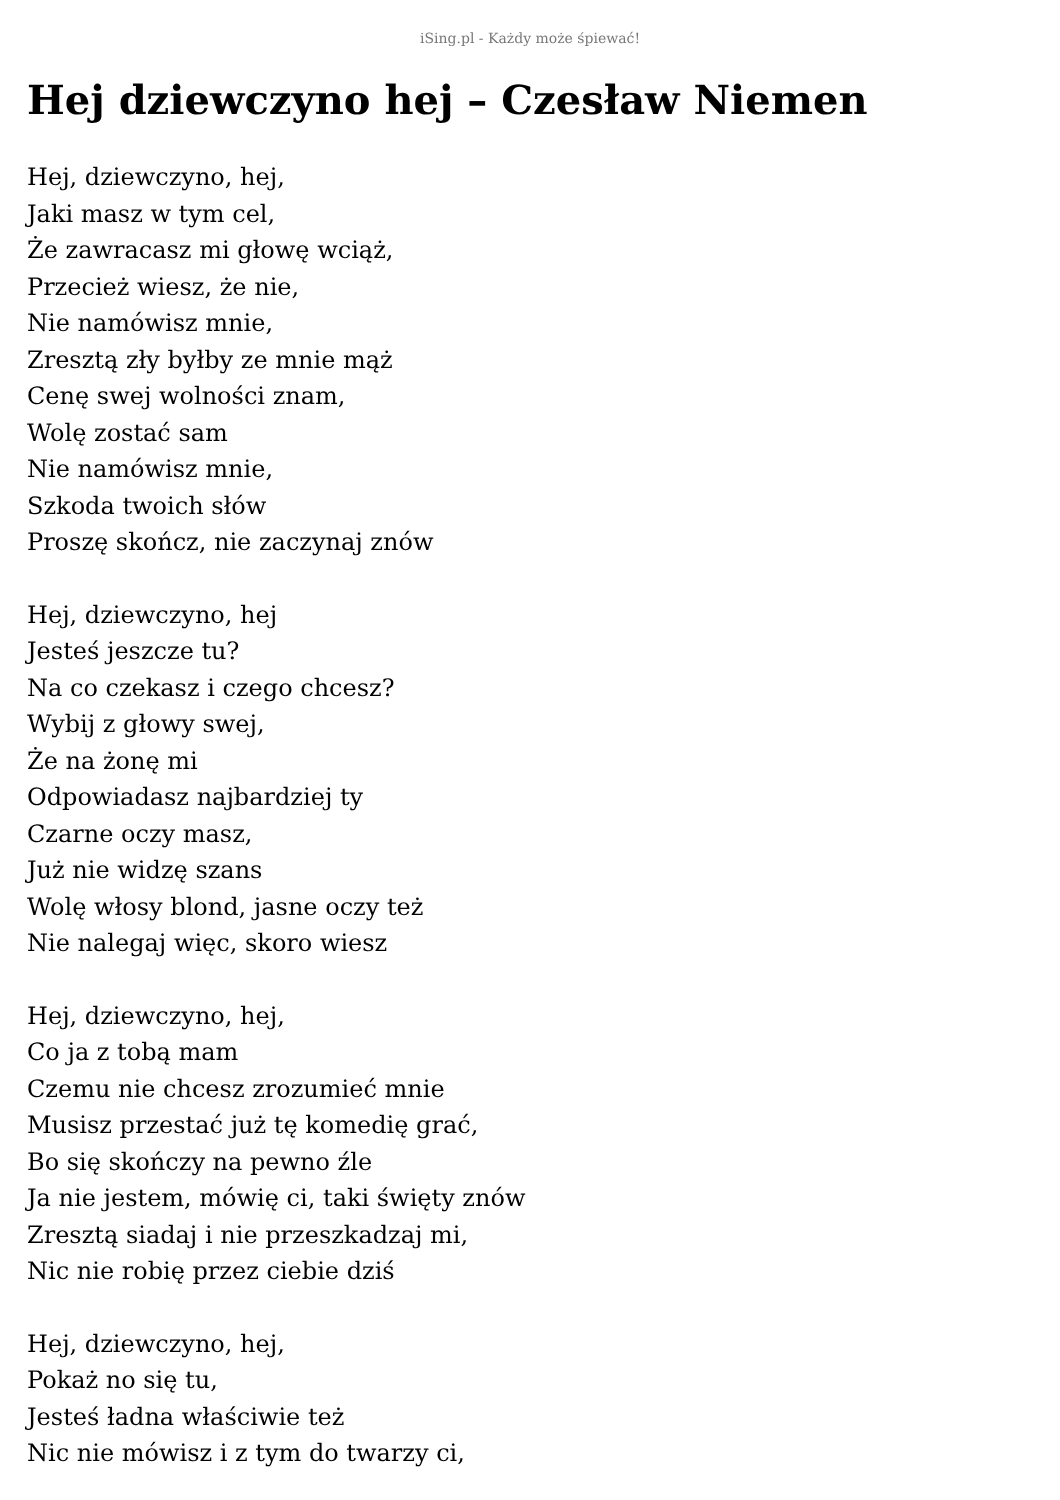iSing.pl - Każdy może śpiewać!
Hej dziewczyno hej – Czesław Niemen
Hej, dziewczyno, hej,
Jaki masz w tym cel,
Że zawracasz mi głowę wciąż,
Przecież wiesz, że nie,
Nie namówisz mnie,
Zresztą zły byłby ze mnie mąż
Cenę swej wolności znam,
Wolę zostać sam
Nie namówisz mnie,
Szkoda twoich słów
Proszę skończ, nie zaczynaj znów
Hej, dziewczyno, hej
Jesteś jeszcze tu?
Na co czekasz i czego chcesz?
Wybij z głowy swej,
Że na żonę mi
Odpowiadasz najbardziej ty
Czarne oczy masz,
Już nie widzę szans
Wolę włosy blond, jasne oczy też
Nie nalegaj więc, skoro wiesz
Hej, dziewczyno, hej,
Co ja z tobą mam
Czemu nie chcesz zrozumieć mnie
Musisz przestać już tę komedię grać,
Bo się skończy na pewno źle
Ja nie jestem, mówię ci, taki święty znów
Zresztą siadaj i nie przeszkadzaj mi,
Nic nie robię przez ciebie dziś
Hej, dziewczyno, hej,
Pokaż no się tu,
Jesteś ładna właściwie też
Nic nie mówisz i z tym do twarzy ci,